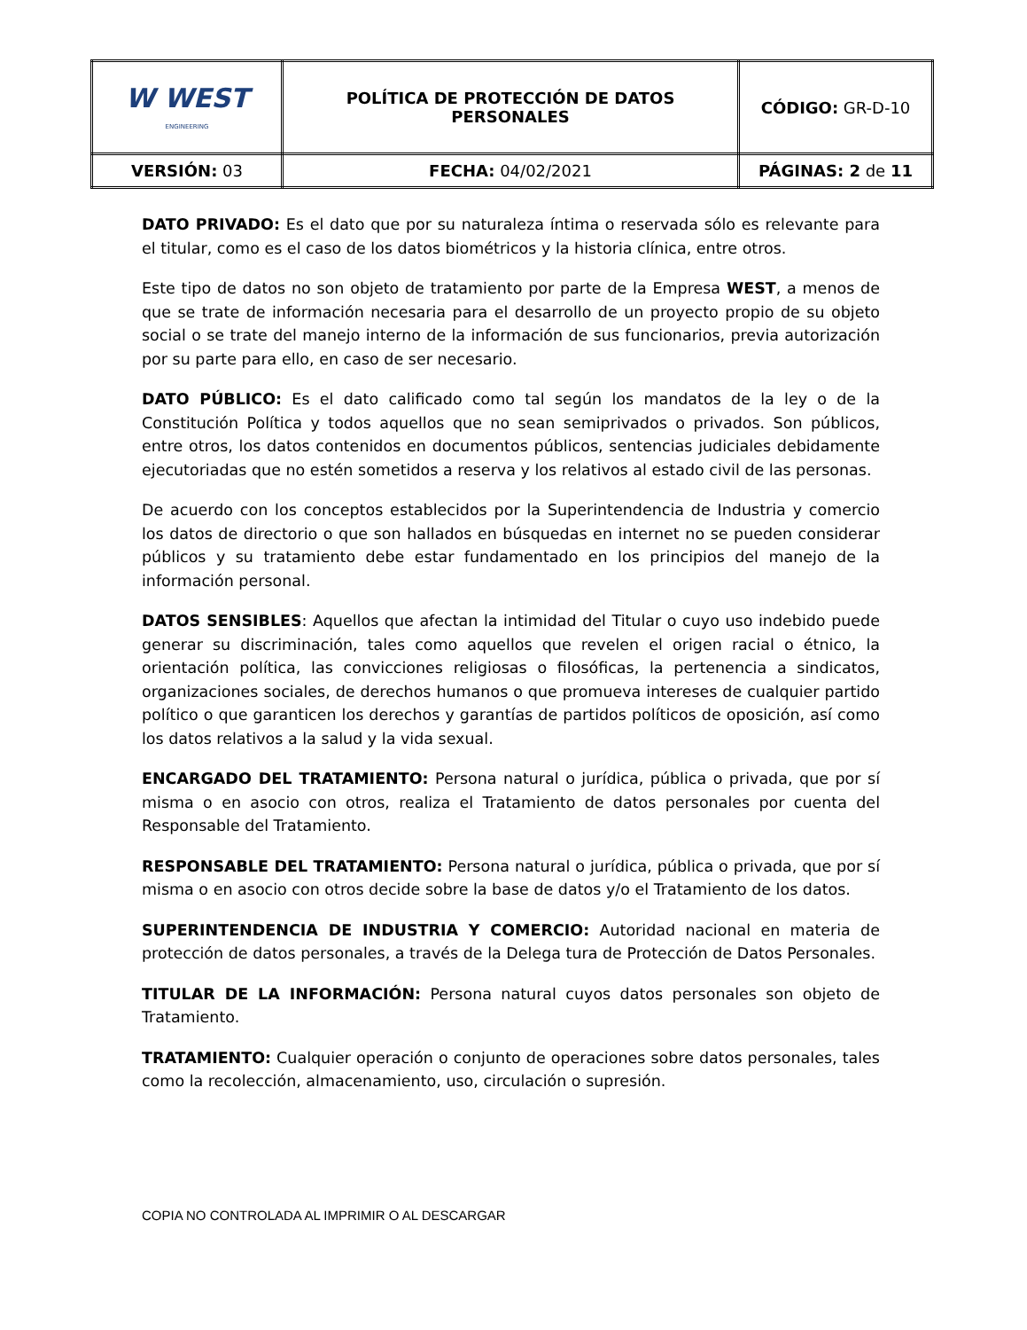| W WEST ENGINEERING | POLÍTICA DE PROTECCIÓN DE DATOS PERSONALES | CÓDIGO: GR-D-10 |
| VERSIÓN: 03 | FECHA: 04/02/2021 | PÁGINAS: 2 de 11 |
DATO PRIVADO: Es el dato que por su naturaleza íntima o reservada sólo es relevante para el titular, como es el caso de los datos biométricos y la historia clínica, entre otros.
Este tipo de datos no son objeto de tratamiento por parte de la Empresa WEST, a menos de que se trate de información necesaria para el desarrollo de un proyecto propio de su objeto social o se trate del manejo interno de la información de sus funcionarios, previa autorización por su parte para ello, en caso de ser necesario.
DATO PÚBLICO: Es el dato calificado como tal según los mandatos de la ley o de la Constitución Política y todos aquellos que no sean semiprivados o privados. Son públicos, entre otros, los datos contenidos en documentos públicos, sentencias judiciales debidamente ejecutoriadas que no estén sometidos a reserva y los relativos al estado civil de las personas.
De acuerdo con los conceptos establecidos por la Superintendencia de Industria y comercio los datos de directorio o que son hallados en búsquedas en internet no se pueden considerar públicos y su tratamiento debe estar fundamentado en los principios del manejo de la información personal.
DATOS SENSIBLES: Aquellos que afectan la intimidad del Titular o cuyo uso indebido puede generar su discriminación, tales como aquellos que revelen el origen racial o étnico, la orientación política, las convicciones religiosas o filosóficas, la pertenencia a sindicatos, organizaciones sociales, de derechos humanos o que promueva intereses de cualquier partido político o que garanticen los derechos y garantías de partidos políticos de oposición, así como los datos relativos a la salud y la vida sexual.
ENCARGADO DEL TRATAMIENTO: Persona natural o jurídica, pública o privada, que por sí misma o en asocio con otros, realiza el Tratamiento de datos personales por cuenta del Responsable del Tratamiento.
RESPONSABLE DEL TRATAMIENTO: Persona natural o jurídica, pública o privada, que por sí misma o en asocio con otros decide sobre la base de datos y/o el Tratamiento de los datos.
SUPERINTENDENCIA DE INDUSTRIA Y COMERCIO: Autoridad nacional en materia de protección de datos personales, a través de la Delega tura de Protección de Datos Personales.
TITULAR DE LA INFORMACIÓN: Persona natural cuyos datos personales son objeto de Tratamiento.
TRATAMIENTO: Cualquier operación o conjunto de operaciones sobre datos personales, tales como la recolección, almacenamiento, uso, circulación o supresión.
COPIA NO CONTROLADA AL IMPRIMIR O AL DESCARGAR